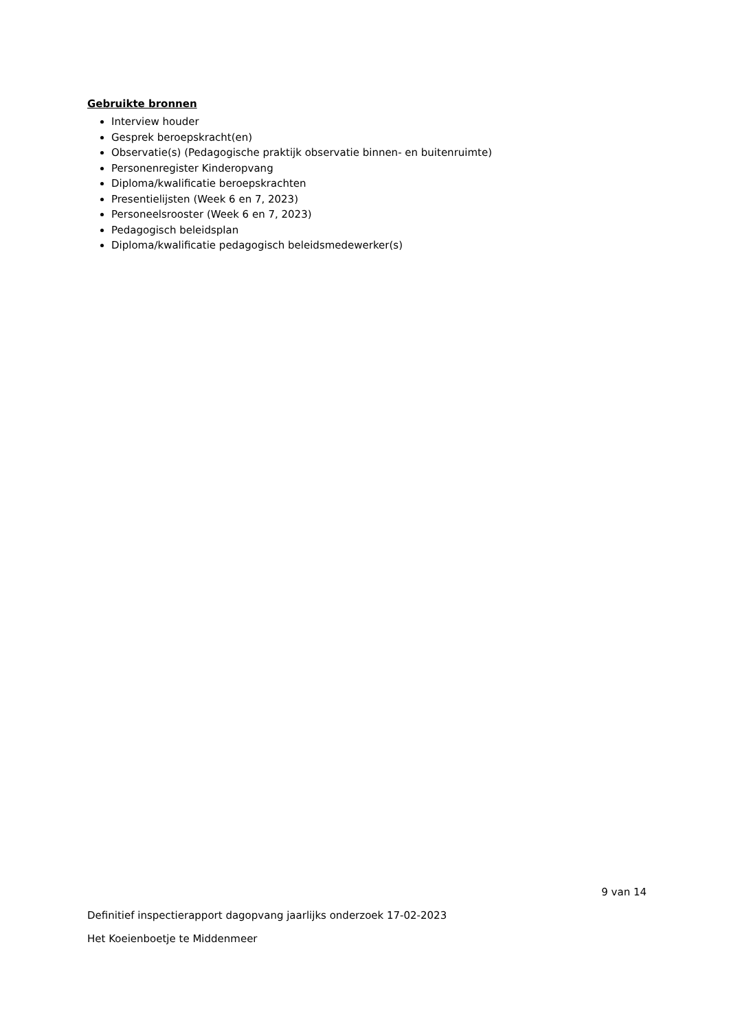Gebruikte bronnen
Interview houder
Gesprek beroepskracht(en)
Observatie(s) (Pedagogische praktijk observatie binnen- en buitenruimte)
Personenregister Kinderopvang
Diploma/kwalificatie beroepskrachten
Presentielijsten (Week 6 en 7, 2023)
Personeelsrooster (Week 6 en 7, 2023)
Pedagogisch beleidsplan
Diploma/kwalificatie pedagogisch beleidsmedewerker(s)
9 van 14
Definitief inspectierapport dagopvang jaarlijks onderzoek 17-02-2023
Het Koeienboetje te Middenmeer